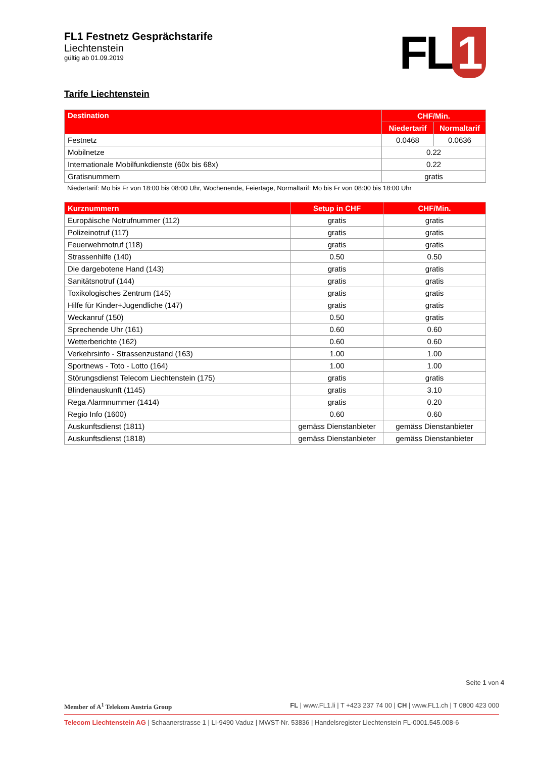FL1 Festnetz Gesprächstarife
Liechtenstein
gültig ab 01.09.2019
FL 1
Tarife Liechtenstein
| Destination | CHF/Min. | |
| --- | --- | --- |
| | Niedertarif | Normaltarif |
| Festnetz | 0.0468 | 0.0636 |
| Mobilnetze | 0.22 | |
| Internationale Mobilfunkdienste (60x bis 68x) | 0.22 | |
| Gratisnummern | gratis | |
Niedertarif: Mo bis Fr von 18:00 bis 08:00 Uhr, Wochenende, Feiertage, Normaltarif: Mo bis Fr von 08:00 bis 18:00 Uhr
| Kurznummern | Setup in CHF | CHF/Min. |
| --- | --- | --- |
| Europäische Notrufnummer (112) | gratis | gratis |
| Polizeinotruf (117) | gratis | gratis |
| Feuerwehrnotruf (118) | gratis | gratis |
| Strassenhilfe (140) | 0.50 | 0.50 |
| Die dargebotene Hand (143) | gratis | gratis |
| Sanitätsnotruf (144) | gratis | gratis |
| Toxikologisches Zentrum (145) | gratis | gratis |
| Hilfe für Kinder+Jugendliche (147) | gratis | gratis |
| Weckanruf (150) | 0.50 | gratis |
| Sprechende Uhr (161) | 0.60 | 0.60 |
| Wetterberichte (162) | 0.60 | 0.60 |
| Verkehrsinfo - Strassenzustand (163) | 1.00 | 1.00 |
| Sportnews - Toto - Lotto (164) | 1.00 | 1.00 |
| Störungsdienst Telecom Liechtenstein (175) | gratis | gratis |
| Blindenauskunft (1145) | gratis | 3.10 |
| Rega Alarmnummer (1414) | gratis | 0.20 |
| Regio Info (1600) | 0.60 | 0.60 |
| Auskunftsdienst (1811) | gemäss Dienstanbieter | gemäss Dienstanbieter |
| Auskunftsdienst (1818) | gemäss Dienstanbieter | gemäss Dienstanbieter |
Seite 1 von 4
Member of A<sup>1</sup> Telekom Austria Group FL | www.FL1.li | T +423 237 74 00 | CH | www.FL1.ch | T 0800 423 000
Telecom Liechtenstein AG | Schaanerstrasse 1 | LI-9490 Vaduz | MWST-Nr. 53836 | Handelsregister Liechtenstein FL-0001.545.008-6